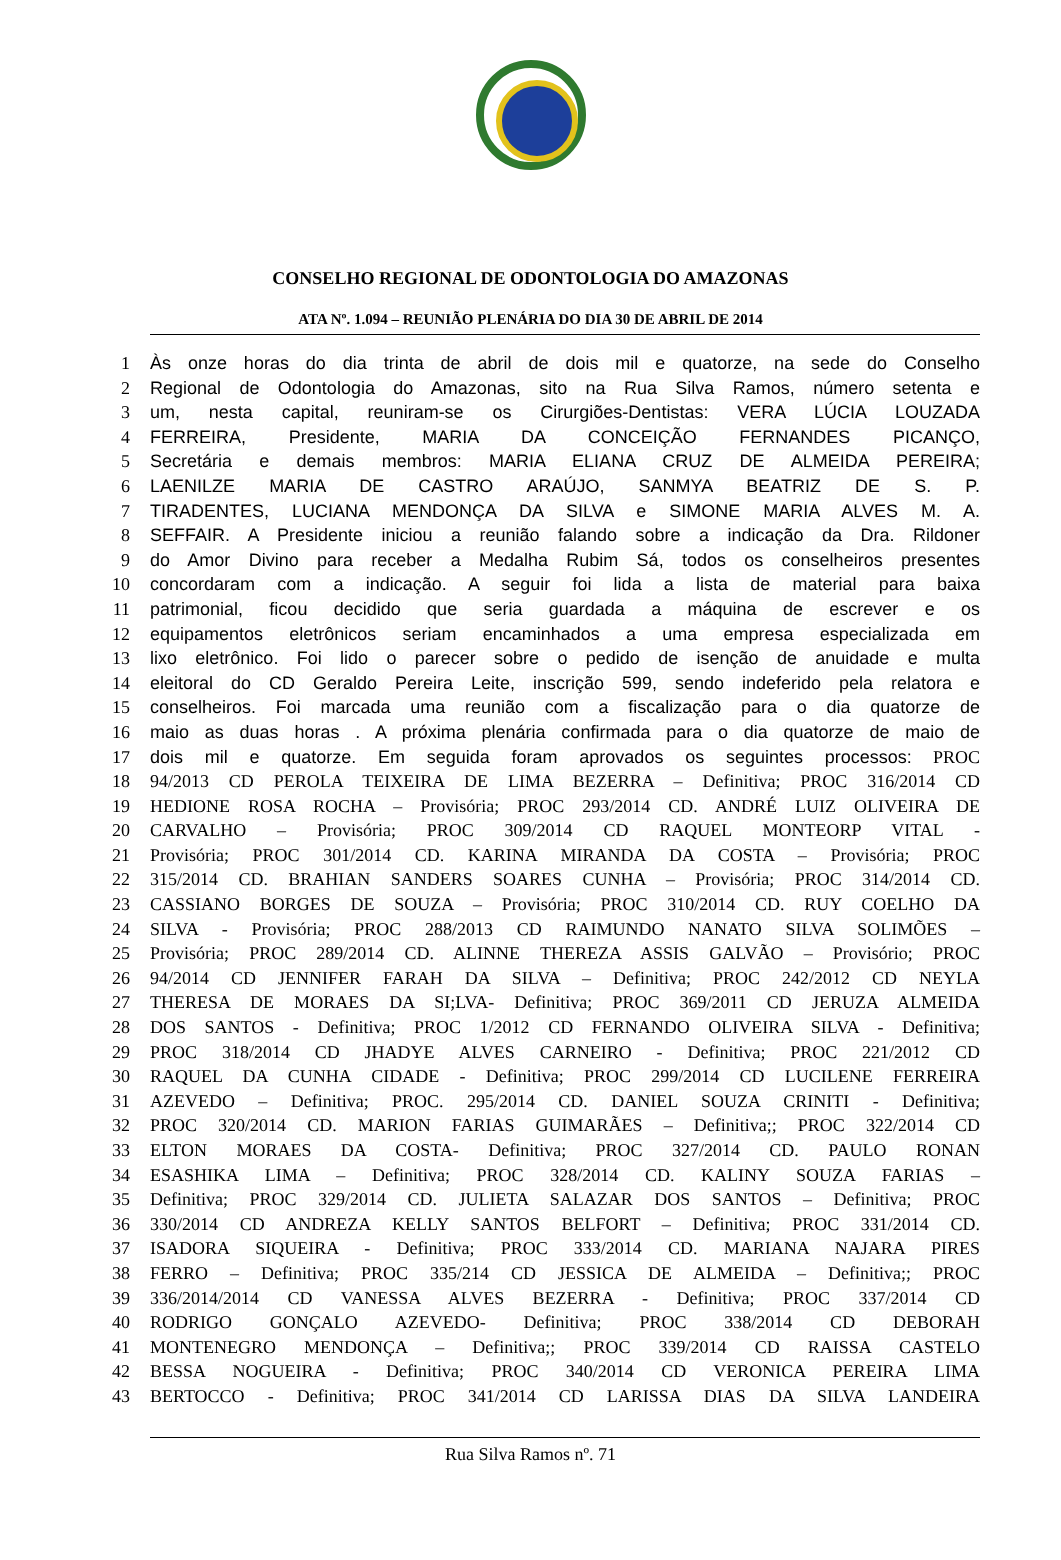CONSELHO REGIONAL DE ODONTOLOGIA DO AMAZONAS
ATA Nº. 1.094 – REUNIÃO PLENÁRIA DO DIA 30 DE ABRIL DE 2014
1 Às onze horas do dia trinta de abril de dois mil e quatorze, na sede do Conselho
2 Regional de Odontologia do Amazonas, sito na Rua Silva Ramos, número setenta e
3 um, nesta capital, reuniram-se os Cirurgiões-Dentistas: VERA LÚCIA LOUZADA
4 FERREIRA, Presidente, MARIA DA CONCEIÇÃO FERNANDES PICANÇO,
5 Secretária e demais membros: MARIA ELIANA CRUZ DE ALMEIDA PEREIRA;
6 LAENILZE MARIA DE CASTRO ARAÚJO, SANMYA BEATRIZ DE S. P.
7 TIRADENTES, LUCIANA MENDONÇA DA SILVA e SIMONE MARIA ALVES M. A.
8 SEFFAIR. A Presidente iniciou a reunião falando sobre a indicação da Dra. Rildoner
9 do Amor Divino para receber a Medalha Rubim Sá, todos os conselheiros presentes
10 concordaram com a indicação. A seguir foi lida a lista de material para baixa
11 patrimonial, ficou decidido que seria guardada a máquina de escrever e os
12 equipamentos eletrônicos seriam encaminhados a uma empresa especializada em
13 lixo eletrônico. Foi lido o parecer sobre o pedido de isenção de anuidade e multa
14 eleitoral do CD Geraldo Pereira Leite, inscrição 599, sendo indeferido pela relatora e
15 conselheiros. Foi marcada uma reunião com a fiscalização para o dia quatorze de
16 maio as duas horas . A próxima plenária confirmada para o dia quatorze de maio de
17 dois mil e quatorze. Em seguida foram aprovados os seguintes processos: PROC
18 94/2013 CD PEROLA TEIXEIRA DE LIMA BEZERRA – Definitiva; PROC 316/2014 CD
19 HEDIONE ROSA ROCHA – Provisória; PROC 293/2014 CD. ANDRÉ LUIZ OLIVEIRA DE
20 CARVALHO – Provisória; PROC 309/2014 CD RAQUEL MONTEORP VITAL -
21 Provisória; PROC 301/2014 CD. KARINA MIRANDA DA COSTA – Provisória; PROC
22 315/2014 CD. BRAHIAN SANDERS SOARES CUNHA – Provisória; PROC 314/2014 CD.
23 CASSIANO BORGES DE SOUZA – Provisória; PROC 310/2014 CD. RUY COELHO DA
24 SILVA - Provisória; PROC 288/2013 CD RAIMUNDO NANATO SILVA SOLIMÕES –
25 Provisória; PROC 289/2014 CD. ALINNE THEREZA ASSIS GALVÃO – Provisório; PROC
26 94/2014 CD JENNIFER FARAH DA SILVA – Definitiva; PROC 242/2012 CD NEYLA
27 THERESA DE MORAES DA SI;LVA- Definitiva; PROC 369/2011 CD JERUZA ALMEIDA
28 DOS SANTOS - Definitiva; PROC 1/2012 CD FERNANDO OLIVEIRA SILVA - Definitiva;
29 PROC 318/2014 CD JHADYE ALVES CARNEIRO - Definitiva; PROC 221/2012 CD
30 RAQUEL DA CUNHA CIDADE - Definitiva; PROC 299/2014 CD LUCILENE FERREIRA
31 AZEVEDO – Definitiva; PROC. 295/2014 CD. DANIEL SOUZA CRINITI - Definitiva;
32 PROC 320/2014 CD. MARION FARIAS GUIMARÃES – Definitiva;; PROC 322/2014 CD
33 ELTON MORAES DA COSTA- Definitiva; PROC 327/2014 CD. PAULO RONAN
34 ESASHIKA LIMA – Definitiva; PROC 328/2014 CD. KALINY SOUZA FARIAS –
35 Definitiva; PROC 329/2014 CD. JULIETA SALAZAR DOS SANTOS – Definitiva; PROC
36 330/2014 CD ANDREZA KELLY SANTOS BELFORT – Definitiva; PROC 331/2014 CD.
37 ISADORA SIQUEIRA - Definitiva; PROC 333/2014 CD. MARIANA NAJARA PIRES
38 FERRO – Definitiva; PROC 335/214 CD JESSICA DE ALMEIDA – Definitiva;; PROC
39 336/2014/2014 CD VANESSA ALVES BEZERRA - Definitiva; PROC 337/2014 CD
40 RODRIGO GONÇALO AZEVEDO- Definitiva; PROC 338/2014 CD DEBORAH
41 MONTENEGRO MENDONÇA – Definitiva;; PROC 339/2014 CD RAISSA CASTELO
42 BESSA NOGUEIRA - Definitiva; PROC 340/2014 CD VERONICA PEREIRA LIMA
43 BERTOCCO - Definitiva; PROC 341/2014 CD LARISSA DIAS DA SILVA LANDEIRA
Rua Silva Ramos nº. 71